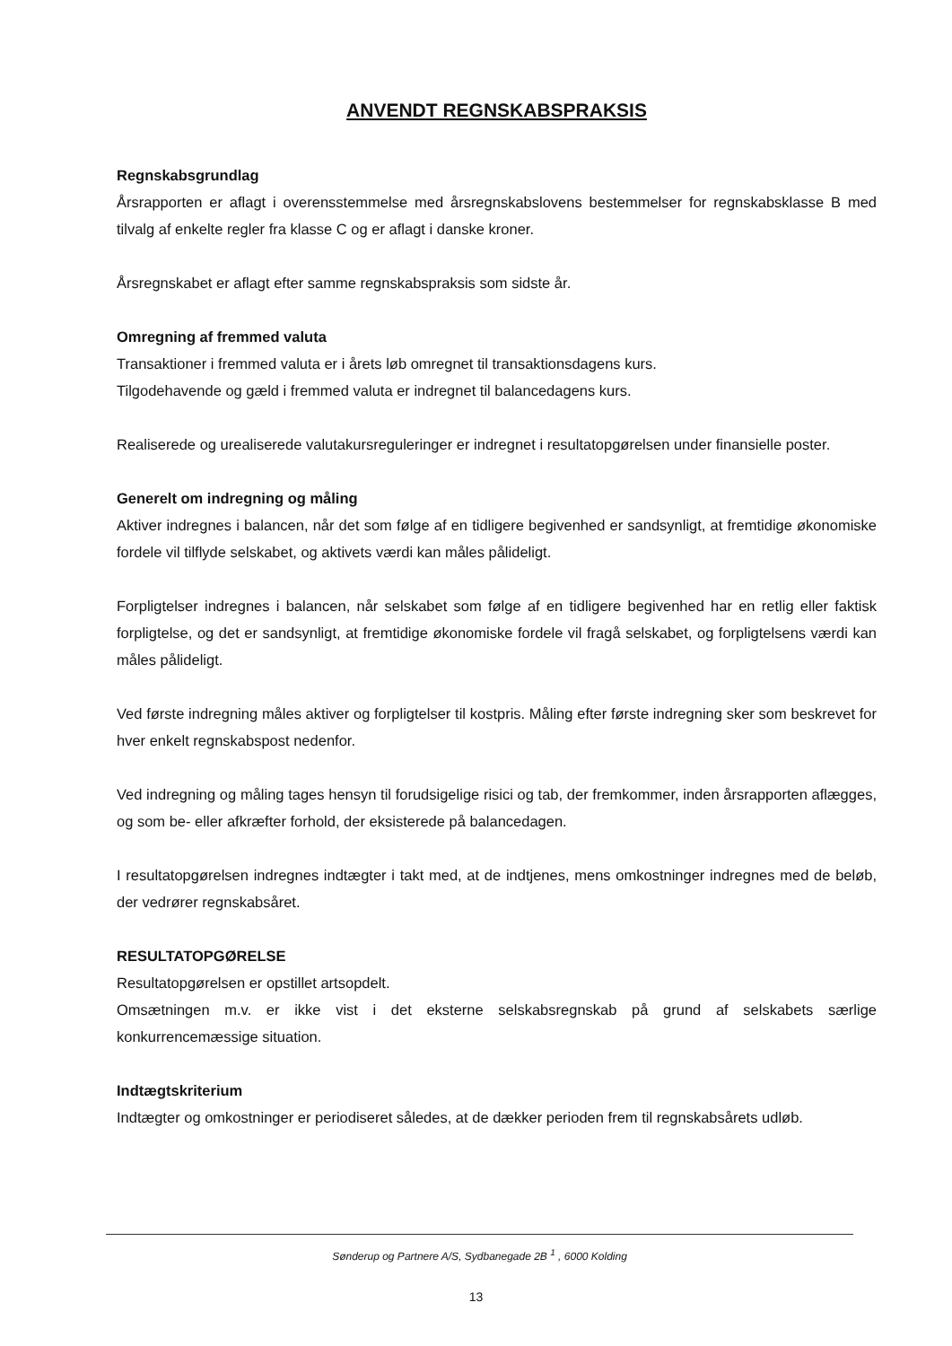ANVENDT REGNSKABSPRAKSIS
Regnskabsgrundlag
Årsrapporten er aflagt i overensstemmelse med årsregnskabslovens bestemmelser for regnskabsklasse B med tilvalg af enkelte regler fra klasse C og er aflagt i danske kroner.
Årsregnskabet er aflagt efter samme regnskabspraksis som sidste år.
Omregning af fremmed valuta
Transaktioner i fremmed valuta er i årets løb omregnet til transaktionsdagens kurs.
Tilgodehavende og gæld i fremmed valuta er indregnet til balancedagens kurs.
Realiserede og urealiserede valutakursreguleringer er indregnet i resultatopgørelsen under finansielle poster.
Generelt om indregning og måling
Aktiver indregnes i balancen, når det som følge af en tidligere begivenhed er sandsynligt, at fremtidige økonomiske fordele vil tilflyde selskabet, og aktivets værdi kan måles pålideligt.
Forpligtelser indregnes i balancen, når selskabet som følge af en tidligere begivenhed har en retlig eller faktisk forpligtelse, og det er sandsynligt, at fremtidige økonomiske fordele vil fragå selskabet, og forpligtelsens værdi kan måles pålideligt.
Ved første indregning måles aktiver og forpligtelser til kostpris. Måling efter første indregning sker som beskrevet for hver enkelt regnskabspost nedenfor.
Ved indregning og måling tages hensyn til forudsigelige risici og tab, der fremkommer, inden årsrapporten aflægges, og som be- eller afkræfter forhold, der eksisterede på balancedagen.
I resultatopgørelsen indregnes indtægter i takt med, at de indtjenes, mens omkostninger indregnes med de beløb, der vedrører regnskabsåret.
RESULTATOPGØRELSE
Resultatopgørelsen er opstillet artsopdelt.
Omsætningen m.v. er ikke vist i det eksterne selskabsregnskab på grund af selskabets særlige konkurrencemæssige situation.
Indtægtskriterium
Indtægter og omkostninger er periodiseret således, at de dækker perioden frem til regnskabsårets udløb.
Sønderup og Partnere A/S, Sydbanegade 2B <sup>1</sup> , 6000 Kolding
13